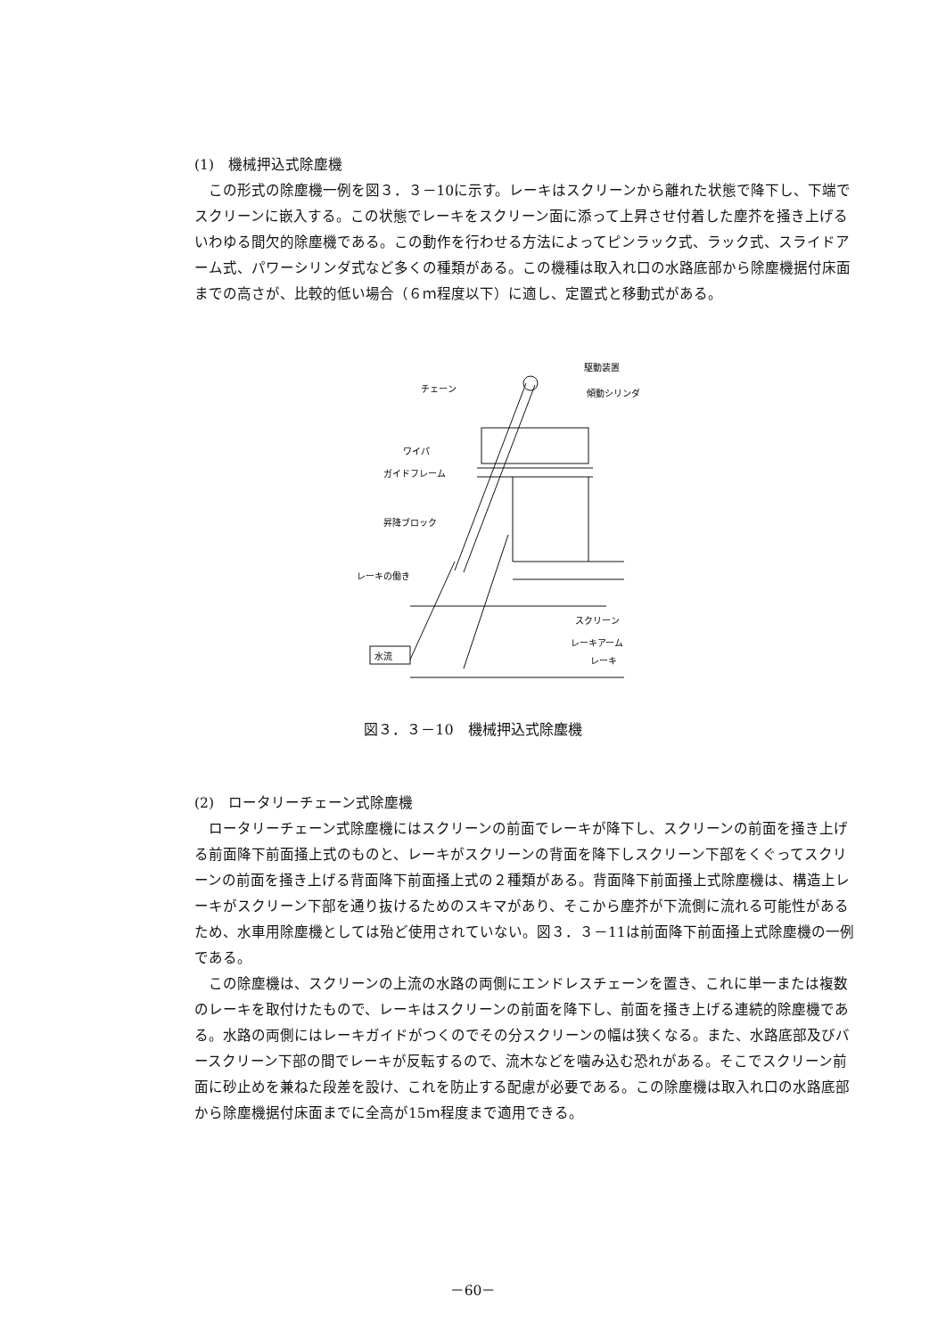(1)　機械押込式除塵機
この形式の除塵機一例を図３．３－10に示す。レーキはスクリーンから離れた状態で降下し、下端でスクリーンに嵌入する。この状態でレーキをスクリーン面に添って上昇させ付着した塵芥を掻き上げるいわゆる間欠的除塵機である。この動作を行わせる方法によってピンラック式、ラック式、スライドアーム式、パワーシリンダ式など多くの種類がある。この機種は取入れ口の水路底部から除塵機据付床面までの高さが、比較的低い場合（６ｍ程度以下）に適し、定置式と移動式がある。
駆動装置
チェーン
傾動シリンダ
ワイパ
ガイドフレーム
昇降ブロック
レーキの働き
スクリーン
レーキアーム
レーキ
水流
図３．３－10　機械押込式除塵機
(2)　ロータリーチェーン式除塵機
ロータリーチェーン式除塵機にはスクリーンの前面でレーキが降下し、スクリーンの前面を掻き上げる前面降下前面掻上式のものと、レーキがスクリーンの背面を降下しスクリーン下部をくぐってスクリーンの前面を掻き上げる背面降下前面掻上式の２種類がある。背面降下前面掻上式除塵機は、構造上レーキがスクリーン下部を通り抜けるためのスキマがあり、そこから塵芥が下流側に流れる可能性があるため、水車用除塵機としては殆ど使用されていない。図３．３－11は前面降下前面掻上式除塵機の一例である。
この除塵機は、スクリーンの上流の水路の両側にエンドレスチェーンを置き、これに単一または複数のレーキを取付けたもので、レーキはスクリーンの前面を降下し、前面を掻き上げる連続的除塵機である。水路の両側にはレーキガイドがつくのでその分スクリーンの幅は狭くなる。また、水路底部及びバースクリーン下部の間でレーキが反転するので、流木などを噛み込む恐れがある。そこでスクリーン前面に砂止めを兼ねた段差を設け、これを防止する配慮が必要である。この除塵機は取入れ口の水路底部から除塵機据付床面までに全高が15ｍ程度まで適用できる。
－60－